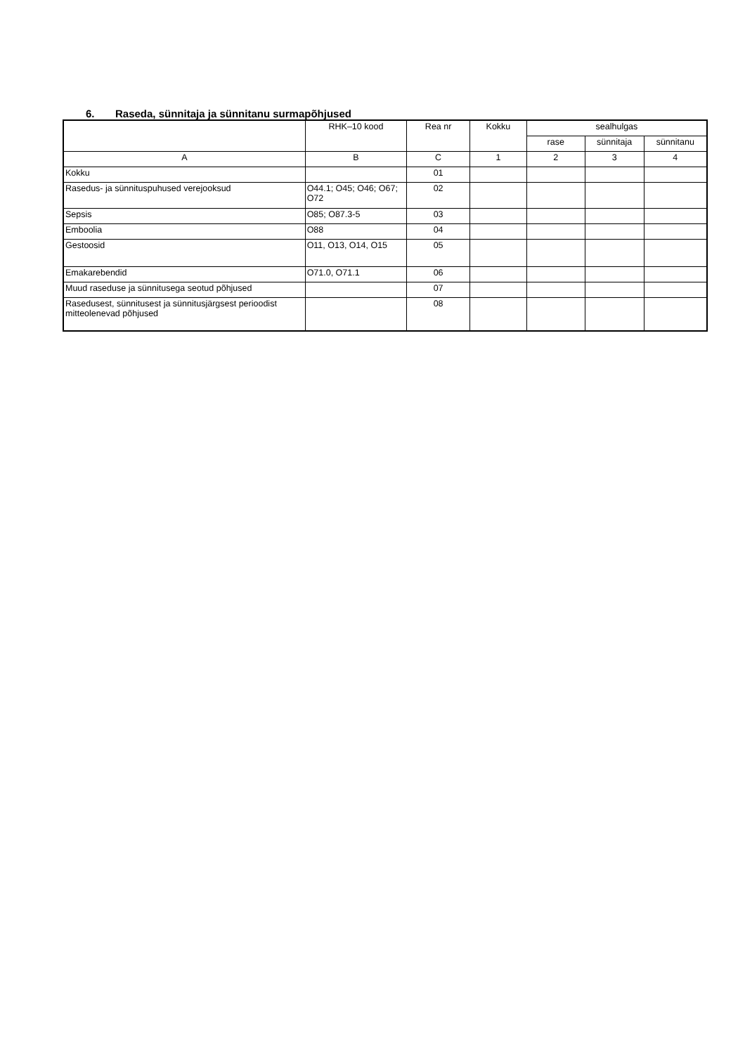6. Raseda, sünnitaja ja sünnitanu surmapõhjused
| | RHK–10 kood | Rea nr | Kokku | sealhulgas | | |
| --- | --- | --- | --- | --- | --- | --- |
| | | | | rase | sünnitaja | sünnitanu |
| A | B | C | 1 | 2 | 3 | 4 |
| Kokku | | 01 | | | | |
| Rasedus- ja sünnituspuhused verejooksud | O44.1; O45; O46; O67; O72 | 02 | | | | |
| Sepsis | O85; O87.3-5 | 03 | | | | |
| Emboolia | O88 | 04 | | | | |
| Gestoosid | O11, O13, O14, O15 | 05 | | | | |
| Emakarebendid | O71.0, O71.1 | 06 | | | | |
| Muud raseduse ja sünnitusega seotud põhjused | | 07 | | | | |
| Rasedusest, sünnitusest ja sünnitusjärgsest perioodist mitteolenevad põhjused | | 08 | | | | |